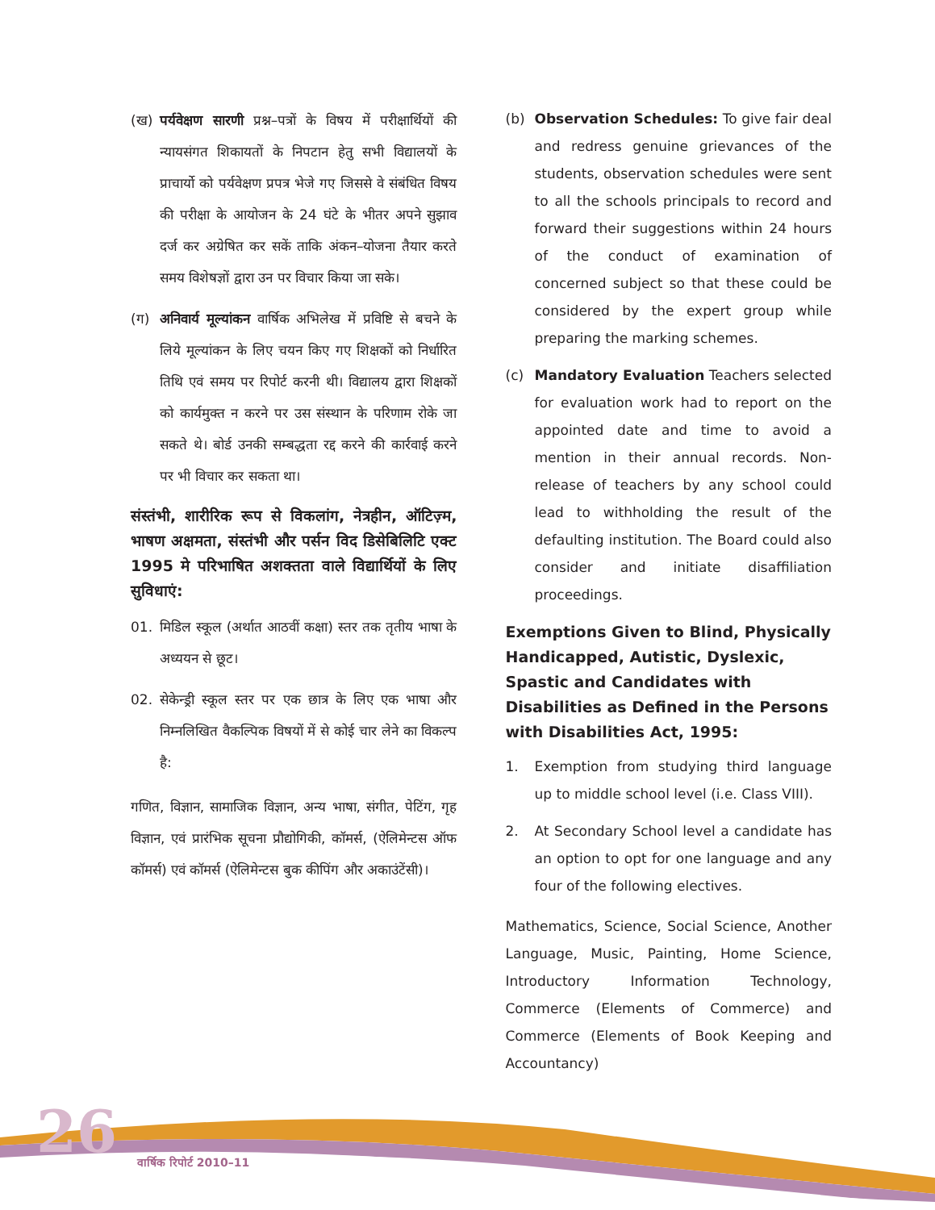(ख) पर्यवेक्षण सारणी प्रश्न–पत्रों के विषय में परीक्षार्थियों की न्यायसंगत शिकायतों के निपटान हेतु सभी विद्यालयों के प्राचार्यो को पर्यवेक्षण प्रपत्र भेजे गए जिससे वे संबंधित विषय की परीक्षा के आयोजन के 24 घंटे के भीतर अपने सुझाव दर्ज कर अग्रेषित कर सकें ताकि अंकन–योजना तैयार करते समय विशेषज्ञों द्वारा उन पर विचार किया जा सके।
(ग) अनिवार्य मूल्यांकन वार्षिक अभिलेख में प्रविष्टि से बचने के लिये मूल्यांकन के लिए चयन किए गए शिक्षकों को निर्धारित तिथि एवं समय पर रिपोर्ट करनी थी। विद्यालय द्वारा शिक्षकों को कार्यमुक्त न करने पर उस संस्थान के परिणाम रोके जा सकते थे। बोर्ड उनकी सम्बद्धता रद्द करने की कार्रवाई करने पर भी विचार कर सकता था।
संस्तंभी, शारीरिक रूप से विकलांग, नेत्रहीन, ऑटिज़्म, भाषण अक्षमता, संस्तंभी और पर्सन विद डिसेबिलिटि एक्ट 1995 मे परिभाषित अशक्तता वाले विद्यार्थियों के लिए सुविधाएं:
01. मिडिल स्कूल (अर्थात आठवीं कक्षा) स्तर तक तृतीय भाषा के अध्ययन से छूट।
02. सेकेन्ड्री स्कूल स्तर पर एक छात्र के लिए एक भाषा और निम्नलिखित वैकल्पिक विषयों में से कोई चार लेने का विकल्प है:
गणित, विज्ञान, सामाजिक विज्ञान, अन्य भाषा, संगीत, पेटिंग, गृह विज्ञान, एवं प्रारंभिक सूचना प्रौद्योगिकी, कॉमर्स, (ऐलिमेन्टस ऑफ कॉमर्स) एवं कॉमर्स (ऐलिमेन्टस बुक कीपिंग और अकाउंटेंसी)।
(b) Observation Schedules: To give fair deal and redress genuine grievances of the students, observation schedules were sent to all the schools principals to record and forward their suggestions within 24 hours of the conduct of examination of concerned subject so that these could be considered by the expert group while preparing the marking schemes.
(c) Mandatory Evaluation Teachers selected for evaluation work had to report on the appointed date and time to avoid a mention in their annual records. Non-release of teachers by any school could lead to withholding the result of the defaulting institution. The Board could also consider and initiate disaffiliation proceedings.
Exemptions Given to Blind, Physically Handicapped, Autistic, Dyslexic, Spastic and Candidates with Disabilities as Defined in the Persons with Disabilities Act, 1995:
1. Exemption from studying third language up to middle school level (i.e. Class VIII).
2. At Secondary School level a candidate has an option to opt for one language and any four of the following electives.
Mathematics, Science, Social Science, Another Language, Music, Painting, Home Science, Introductory Information Technology, Commerce (Elements of Commerce) and Commerce (Elements of Book Keeping and Accountancy)
26 वार्षिक रिपोर्ट 2010–11